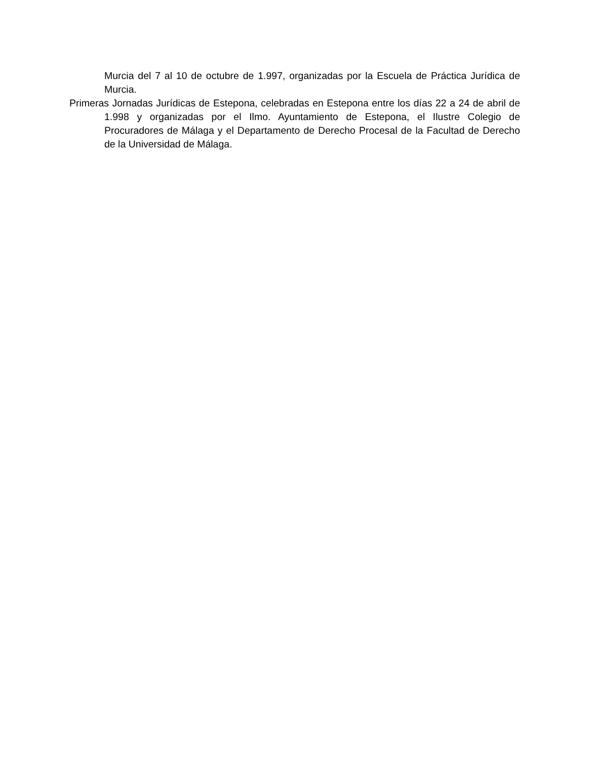Murcia del 7 al 10 de octubre de 1.997, organizadas por la Escuela de Práctica Jurídica de Murcia.
Primeras Jornadas Jurídicas de Estepona, celebradas en Estepona entre los días 22 a 24 de abril de 1.998 y organizadas por el Ilmo. Ayuntamiento de Estepona, el Ilustre Colegio de Procuradores de Málaga y el Departamento de Derecho Procesal de la Facultad de Derecho de la Universidad de Málaga.